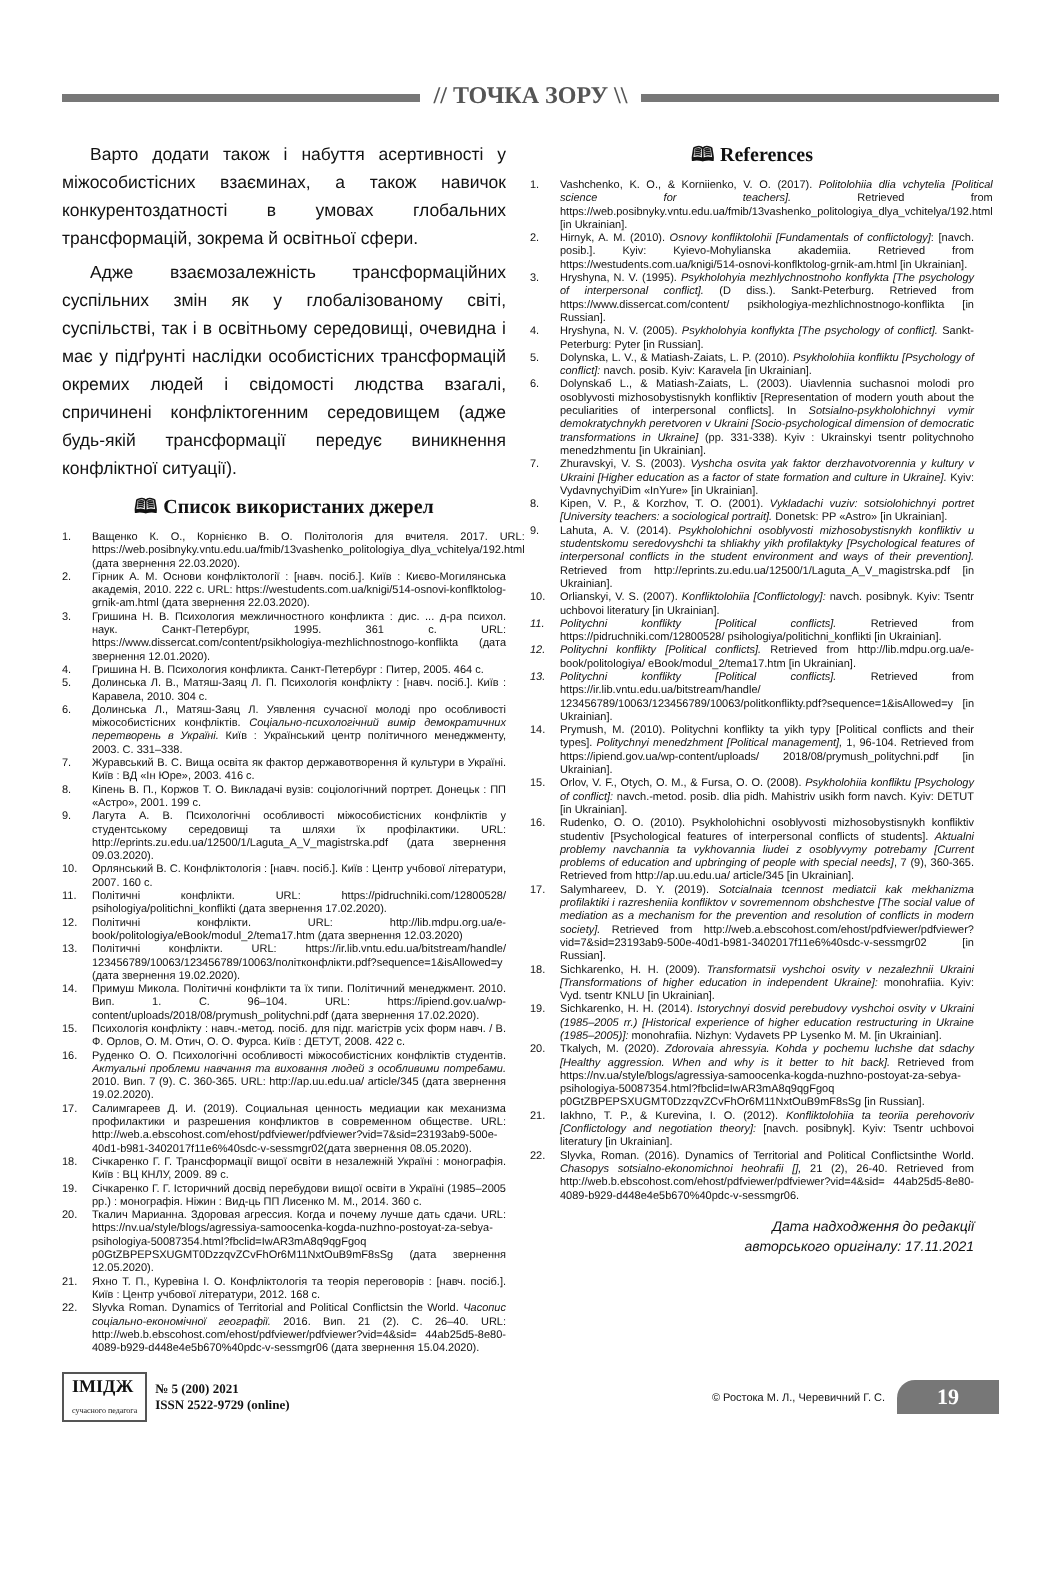// ТОЧКА ЗОРУ \\
Варто додати також і набуття асертивності у міжособистісних взаєминах, а також навичок конкурентоздатності в умовах глобальних трансформацій, зокрема й освітньої сфери.
Адже взаємозалежність трансформаційних суспільних змін як у глобалізованому світі, суспільстві, так і в освітньому середовищі, очевидна і має у підґрунті наслідки особистісних трансформацій окремих людей і свідомості людства взагалі, спричинені конфліктогенним середовищем (адже будь-якій трансформації передує виникнення конфліктної ситуації).
🕮 Список використаних джерел
1. Ващенко К. О., Корнієнко В. О. Політологія для вчителя. 2017. URL: https://web.posibnyky.vntu.edu.ua/fmib/13vashenko_politologiya_dlya_vchitelya/192.html (дата звернення 22.03.2020).
2. Гірник А. М. Основи конфліктології : [навч. посіб.]. Київ : Києво-Могилянська академія, 2010. 222 с. URL: https://westudents.com.ua/knigi/514-osnovi-konflktolog-grnik-am.html (дата звернення 22.03.2020).
3. Гришина Н. В. Психология межличностного конфликта : дис. ... д-ра психол. наук. Санкт-Петербург, 1995. 361 с. URL: https://www.dissercat.com/content/psikhologiya-mezhlichnostnogo-konflikta (дата звернення 12.01.2020).
4. Гришина Н. В. Психология конфликта. Санкт-Петербург : Питер, 2005. 464 с.
5. Долинська Л. В., Матяш-Заяц Л. П. Психологія конфлікту : [навч. посіб.]. Київ : Каравела, 2010. 304 с.
6. Долинська Л., Матяш-Заяц Л. Уявлення сучасної молоді про особливості міжособистісних конфліктів. Соціально-психологічний вимір демократичних перетворень в Україні. Київ : Український центр політичного менеджменту, 2003. С. 331–338.
7. Журавський В. С. Вища освіта як фактор державотворення й культури в Україні. Київ : ВД «Ін Юре», 2003. 416 с.
8. Кіпень В. П., Коржов Т. О. Викладачі вузів: соціологічний портрет. Донецьк : ПП «Астро», 2001. 199 с.
9. Лагута А. В. Психологічні особливості міжособистісних конфліктів у студентському середовищі та шляхи їх профілактики. URL: http://eprints.zu.edu.ua/12500/1/Laguta_A_V_magistrska.pdf (дата звернення 09.03.2020).
10. Орлянський В. С. Конфліктологія : [навч. посіб.]. Київ : Центр учбової літератури, 2007. 160 с.
11. Політичні конфлікти. URL: https://pidruchniki.com/12800528/ psihologiya/politichni_konflikti (дата звернення 17.02.2020).
12. Політичні конфлікти. URL: http://lib.mdpu.org.ua/e-book/politologiya/eBook/modul_2/tema17.htm (дата звернення 12.03.2020)
13. Політичні конфлікти. URL: https://ir.lib.vntu.edu.ua/bitstream/handle/ 123456789/10063/123456789/10063/політконфлікти.pdf?sequence=1&isAllowed=y (дата звернення 19.02.2020).
14. Примуш Микола. Політичні конфлікти та їх типи. Політичний менеджмент. 2010. Вип. 1. С. 96–104. URL: https://ipiend.gov.ua/wp-content/uploads/2018/08/prymush_politychni.pdf (дата звернення 17.02.2020).
15. Психологія конфлікту : навч.-метод. посіб. для підг. магістрів усіх форм навч. / В. Ф. Орлов, О. М. Отич, О. О. Фурса. Київ : ДЕТУТ, 2008. 422 с.
16. Руденко О. О. Психологічні особливості міжособистісних конфліктів студентів. Актуальні проблеми навчання та виховання людей з особливими потребами. 2010. Вип. 7 (9). С. 360-365. URL: http://ap.uu.edu.ua/ article/345 (дата звернення 19.02.2020).
17. Салимгареев Д. И. (2019). Социальная ценность медиации как механизма профилактики и разрешения конфликтов в современном обществе. URL: http://web.a.ebscohost.com/ehost/pdfviewer/pdfviewer?vid=7&sid=23193ab9-500e-40d1-b981-3402017f11e6%40sdc-v-sessmgr02(дата звернення 08.05.2020).
18. Січкаренко Г. Г. Трансформації вищої освіти в незалежній Україні : монографія. Київ : ВЦ КНЛУ, 2009. 89 с.
19. Січкаренко Г. Г. Історичний досвід перебудови вищої освіти в Україні (1985–2005 рр.) : монографія. Ніжин : Вид-ць ПП Лисенко М. М., 2014. 360 с.
20. Ткалич Марианна. Здоровая агрессия. Когда и почему лучше дать сдачи. URL: https://nv.ua/style/blogs/agressiya-samoocenka-kogda-nuzhno-postoyat-za-sebya-psihologiya-50087354.html?fbclid=IwAR3mA8q9qgFgoq p0GtZBPEPSXUGMT0DzzqvZCvFhOr6M11NxtOuB9mF8sSg (дата звернення 12.05.2020).
21. Яхно Т. П., Куревіна І. О. Конфліктологія та теорія переговорів : [навч. посіб.]. Київ : Центр учбової літератури, 2012. 168 с.
22. Slyvka Roman. Dynamics of Territorial and Political Conflictsin the World. Часопис соціально-економічної географії. 2016. Вип. 21 (2). С. 26–40. URL: http://web.b.ebscohost.com/ehost/pdfviewer/pdfviewer?vid=4&sid= 44ab25d5-8e80-4089-b929-d448e4e5b670%40pdc-v-sessmgr06 (дата звернення 15.04.2020).
🕮 References
1. Vashchenko, K. O., & Korniienko, V. O. (2017). Politolohiia dlia vchytelia [Political science for teachers]. Retrieved from https://web.posibnyky.vntu.edu.ua/fmib/13vashenko_politologiya_dlya_vchitelya/192.html [in Ukrainian].
2. Hirnyk, A. M. (2010). Osnovy konfliktolohii [Fundamentals of conflictology]: [navch. posib.]. Kyiv: Kyievo-Mohylianska akademiia. Retrieved from https://westudents.com.ua/knigi/514-osnovi-konflktolog-grnik-am.html [in Ukrainian].
3. Hryshyna, N. V. (1995). Psykholohyia mezhlychnostnoho konflykta [The psychology of interpersonal conflict]. (D diss.). Sankt-Peterburg. Retrieved from https://www.dissercat.com/content/ psikhologiya-mezhlichnostnogo-konflikta [in Russian].
4. Hryshyna, N. V. (2005). Psykholohyia konflykta [The psychology of conflict]. Sankt-Peterburg: Pyter [in Russian].
5. Dolynska, L. V., & Matiash-Zaiats, L. P. (2010). Psykholohiia konfliktu [Psychology of conflict]: navch. posib. Kyiv: Karavela [in Ukrainian].
6. Dolynskaб L., & Matiash-Zaiats, L. (2003). Uiavlennia suchasnoi molodi pro osoblyvosti mizhosobystisnykh konfliktiv [Representation of modern youth about the peculiarities of interpersonal conflicts]. In Sotsialno-psykholohichnyi vymir demokratychnykh peretvoren v Ukraini [Socio-psychological dimension of democratic transformations in Ukraine] (pp. 331-338). Kyiv : Ukrainskyi tsentr politychnoho menedzhmentu [in Ukrainian].
7. Zhuravskyi, V. S. (2003). Vyshcha osvita yak faktor derzhavotvorennia y kultury v Ukraini [Higher education as a factor of state formation and culture in Ukraine]. Kyiv: VydavnychyiDim «InYure» [in Ukrainian].
8. Kipen, V. P., & Korzhov, T. O. (2001). Vykladachi vuziv: sotsiolohichnyi portret [University teachers: a sociological portrait]. Donetsk: PP «Astro» [in Ukrainian].
9. Lahuta, A. V. (2014). Psykholohichni osoblyvosti mizhosobystisnykh konfliktiv u studentskomu seredovyshchi ta shliakhy yikh profilaktyky [Psychological features of interpersonal conflicts in the student environment and ways of their prevention]. Retrieved from http://eprints.zu.edu.ua/12500/1/Laguta_A_V_magistrska.pdf [in Ukrainian].
10. Orlianskyi, V. S. (2007). Konfliktolohiia [Conflictology]: navch. posibnyk. Kyiv: Tsentr uchbovoi literatury [in Ukrainian].
11. Politychni konflikty [Political conflicts]. Retrieved from https://pidruchniki.com/12800528/ psihologiya/politichni_konflikti [in Ukrainian].
12. Politychni konflikty [Political conflicts]. Retrieved from http://lib.mdpu.org.ua/e-book/politologiya/ eBook/modul_2/tema17.htm [in Ukrainian].
13. Politychni konflikty [Political conflicts]. Retrieved from https://ir.lib.vntu.edu.ua/bitstream/handle/ 123456789/10063/123456789/10063/politkonflikty.pdf?sequence=1&isAllowed=y [in Ukrainian].
14. Prymush, M. (2010). Politychni konflikty ta yikh typy [Political conflicts and their types]. Politychnyi menedzhment [Political management], 1, 96-104. Retrieved from https://ipiend.gov.ua/wp-content/uploads/ 2018/08/prymush_politychni.pdf [in Ukrainian].
15. Orlov, V. F., Otych, O. M., & Fursa, O. O. (2008). Psykholohiia konfliktu [Psychology of conflict]: navch.-metod. posib. dlia pidh. Mahistriv usikh form navch. Kyiv: DETUT [in Ukrainian].
16. Rudenko, O. O. (2010). Psykholohichni osoblyvosti mizhosobystisnykh konfliktiv studentiv [Psychological features of interpersonal conflicts of students]. Aktualni problemy navchannia ta vykhovannia liudei z osoblyvymy potrebamy [Current problems of education and upbringing of people with special needs], 7 (9), 360-365. Retrieved from http://ap.uu.edu.ua/ article/345 [in Ukrainian].
17. Salymhareev, D. Y. (2019). Sotcialnaia tcennost mediatcii kak mekhanizma profilaktiki i razresheniia konfliktov v sovremennom obshchestve [The social value of mediation as a mechanism for the prevention and resolution of conflicts in modern society]. Retrieved from http://web.a.ebscohost.com/ehost/pdfviewer/pdfviewer?vid=7&sid=23193ab9-500e-40d1-b981-3402017f11e6%40sdc-v-sessmgr02 [in Russian].
18. Sichkarenko, H. H. (2009). Transformatsii vyshchoi osvity v nezalezhnii Ukraini [Transformations of higher education in independent Ukraine]: monohrafiia. Kyiv: Vyd. tsentr KNLU [in Ukrainian].
19. Sichkarenko, H. H. (2014). Istorychnyi dosvid perebudovy vyshchoi osvity v Ukraini (1985–2005 rr.) [Historical experience of higher education restructuring in Ukraine (1985–2005)]: monohrafiia. Nizhyn: Vydavets PP Lysenko M. M. [in Ukrainian].
20. Tkalych, M. (2020). Zdorovaia ahressyia. Kohda y pochemu luchshe dat sdachy [Healthy aggression. When and why is it better to hit back]. Retrieved from https://nv.ua/style/blogs/agressiya-samoocenka-kogda-nuzhno-postoyat-za-sebya-psihologiya-50087354.html?fbclid=IwAR3mA8q9qgFgoq p0GtZBPEPSXUGMT0DzzqvZCvFhOr6M11NxtOuB9mF8sSg [in Russian].
21. Iakhno, T. P., & Kurevina, I. O. (2012). Konfliktolohiia ta teoriia perehovoriv [Conflictology and negotiation theory]: [navch. posibnyk]. Kyiv: Tsentr uchbovoi literatury [in Ukrainian].
22. Slyvka, Roman. (2016). Dynamics of Territorial and Political Conflictsinthe World. Chasopys sotsialno-ekonomichnoi heohrafii [], 21 (2), 26-40. Retrieved from http://web.b.ebscohost.com/ehost/pdfviewer/pdfviewer?vid=4&sid= 44ab25d5-8e80-4089-b929-d448e4e5b670%40pdc-v-sessmgr06.
Дата надходження до редакції
авторського оригіналу: 17.11.2021
ІМІДЖ
сучасного педагога
№ 5 (200) 2021
ISSN 2522-9729 (online)
© Ростока М. Л., Черевичний Г. С.
19